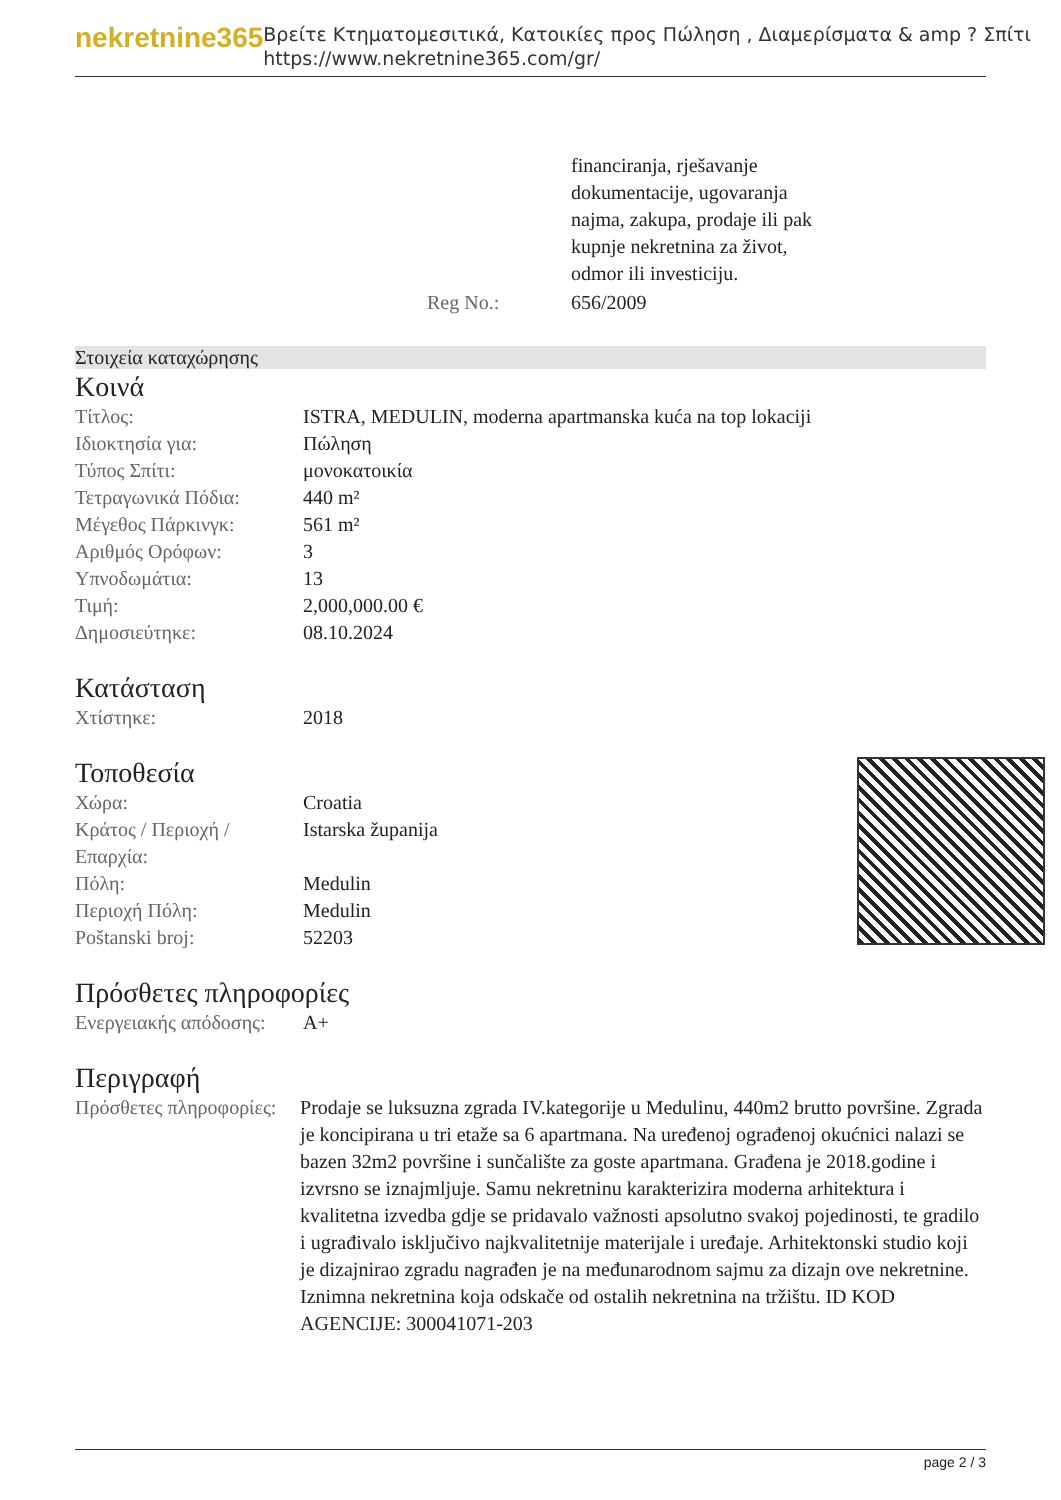nekretnine365
Βρείτε Κτηματομεσιτικά, Κατοικίες προς Πώληση , Διαμερίσματα & amp ? Σπίτι
https://www.nekretnine365.com/gr/
| | financiranja, rješavanje dokumentacije, ugovaranja najma, zakupa, prodaje ili pak kupnje nekretnina za život, odmor ili investiciju. |
| Reg No.: | 656/2009 |
Στοιχεία καταχώρησης
Κοινά
| Τίτλος: | ISTRA, MEDULIN, moderna apartmanska kuća na top lokaciji |
| Ιδιοκτησία για: | Πώληση |
| Τύπος Σπίτι: | μονοκατοικία |
| Τετραγωνικά Πόδια: | 440 m² |
| Μέγεθος Πάρκινγκ: | 561 m² |
| Αριθμός Ορόφων: | 3 |
| Υπνοδωμάτια: | 13 |
| Τιμή: | 2,000,000.00 € |
| Δημοσιεύτηκε: | 08.10.2024 |
Κατάσταση
| Χτίστηκε: | 2018 |
Τοποθεσία
| Χώρα: | Croatia |
| Κράτος / Περιοχή / Επαρχία: | Istarska županija |
| Πόλη: | Medulin |
| Περιοχή Πόλη: | Medulin |
| Poštanski broj: | 52203 |
Πρόσθετες πληροφορίες
| Ενεργειακής απόδοσης: | A+ |
Περιγραφή
| Πρόσθετες πληροφορίες: | Prodaje se luksuzna zgrada IV.kategorije u Medulinu, 440m2 brutto površine. Zgrada je koncipirana u tri etaže sa 6 apartmana. Na uređenoj ograđenoj okućnici nalazi se bazen 32m2 površine i sunčalište za goste apartmana. Građena je 2018.godine i izvrsno se iznajmljuje. Samu nekretninu karakterizira moderna arhitektura i kvalitetna izvedba gdje se pridavalo važnosti apsolutno svakoj pojedinosti, te gradilo i ugrađivalo isključivo najkvalitetnije materijale i uređaje. Arhitektonski studio koji je dizajnirao zgradu nagrađen je na međunarodnom sajmu za dizajn ove nekretnine. Iznimna nekretnina koja odskače od ostalih nekretnina na tržištu. ID KOD AGENCIJE: 300041071-203 |
page 2 / 3